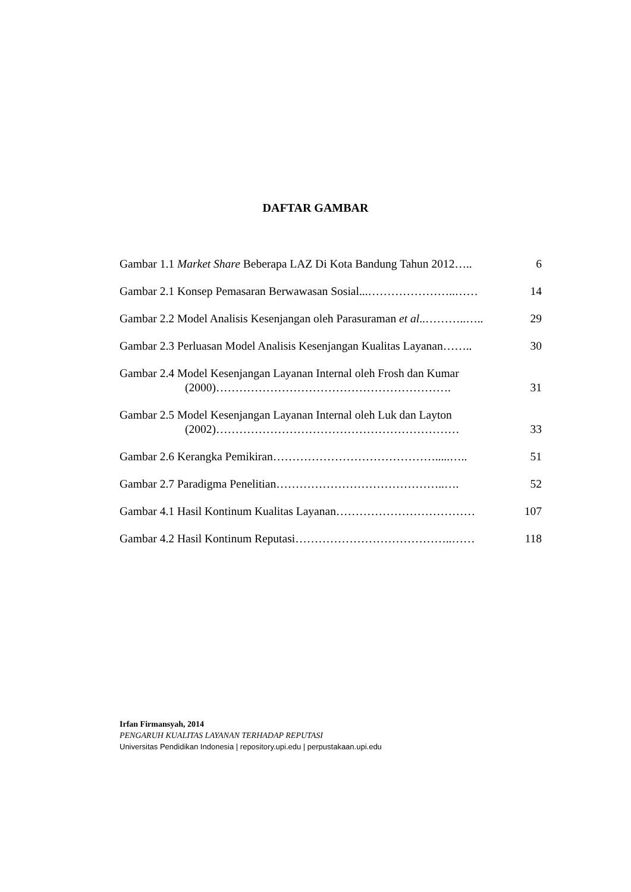DAFTAR GAMBAR
Gambar 1.1 Market Share Beberapa LAZ Di Kota Bandung Tahun 2012….. 6
Gambar 2.1 Konsep Pemasaran Berwawasan Sosial...…………………..…… 14
Gambar 2.2 Model Analisis Kesenjangan oleh Parasuraman et al..………..….. 29
Gambar 2.3 Perluasan Model Analisis Kesenjangan Kualitas Layanan…….. 30
Gambar 2.4 Model Kesenjangan Layanan Internal oleh Frosh dan Kumar
(2000)……………………………………………………. 31
Gambar 2.5 Model Kesenjangan Layanan Internal oleh Luk dan Layton
(2002)……………………………………………………… 33
Gambar 2.6 Kerangka Pemikiran…………………………………….....….. 51
Gambar 2.7 Paradigma Penelitian……………………………………..…. 52
Gambar 4.1 Hasil Kontinum Kualitas Layanan……………………………… 107
Gambar 4.2 Hasil Kontinum Reputasi…………………………………..…… 118
Irfan Firmansyah, 2014
PENGARUH KUALITAS LAYANAN TERHADAP REPUTASI
Universitas Pendidikan Indonesia | repository.upi.edu | perpustakaan.upi.edu